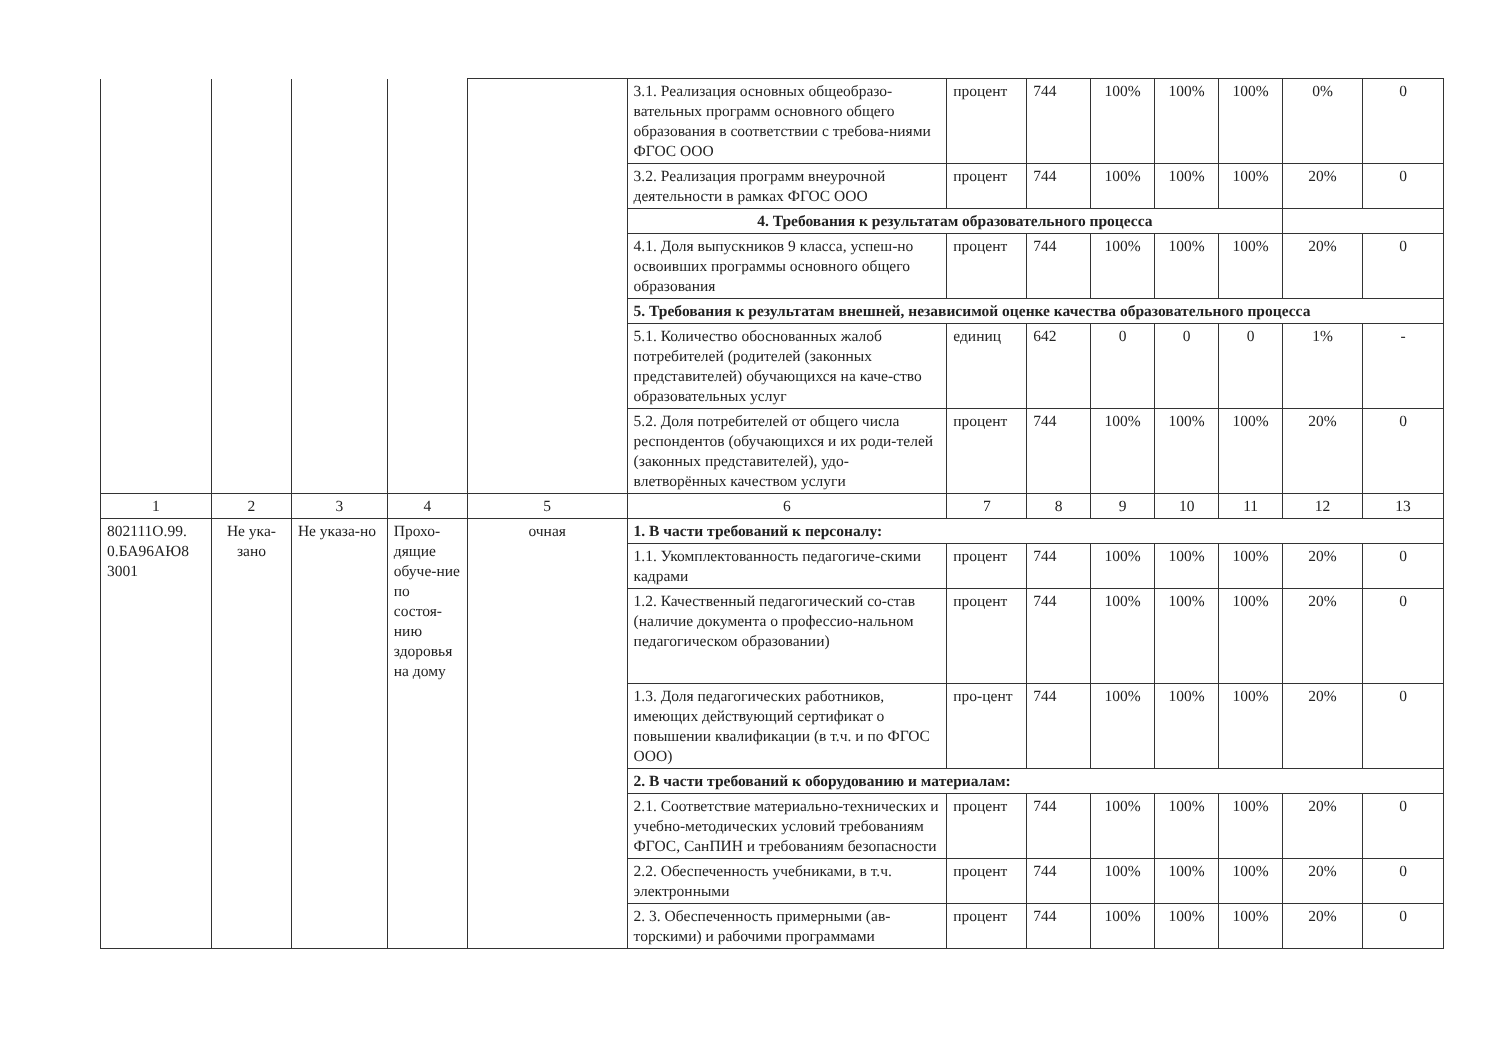| | | | | | 3.1. Реализация основных общеобразо-вательных программ основного общего образования в соответствии с требова-ниями ФГОС ООО | процент | 744 | 100% | 100% | 100% | 0% | 0 |
| | | | | | 3.2. Реализация программ внеурочной деятельности в рамках ФГОС ООО | процент | 744 | 100% | 100% | 100% | 20% | 0 |
| | | | | | 4. Требования к результатам образовательного процесса | | | | | | | |
| | | | | | 4.1. Доля выпускников 9 класса, успеш-но освоивших программы основного общего образования | процент | 744 | 100% | 100% | 100% | 20% | 0 |
| | | | | | 5. Требования к результатам внешней, независимой оценке качества образовательного процесса | | | | | | | |
| | | | | | 5.1. Количество обоснованных жалоб потребителей (родителей (законных представителей) обучающихся на каче-ство образовательных услуг | единиц | 642 | 0 | 0 | 0 | 1% | - |
| | | | | | 5.2. Доля потребителей от общего числа респондентов (обучающихся и их роди-телей (законных представителей), удо-влетворённых качеством услуги | процент | 744 | 100% | 100% | 100% | 20% | 0 |
| 1 | 2 | 3 | 4 | 5 | 6 | 7 | 8 | 9 | 10 | 11 | 12 | 13 |
| 802111О.99. 0.БА96АЮ8 3001 | Не ука-зано | Не указа-но | Прохо-дящие обуче-ние по состоя-нию здоровья на дому | очная | 1. В части требований к персоналу: | | | | | | | |
| | | | | | 1.1. Укомплектованность педагогиче-скими кадрами | процент | 744 | 100% | 100% | 100% | 20% | 0 |
| | | | | | 1.2. Качественный педагогический со-став (наличие документа о профессио-нальном педагогическом образовании) | процент | 744 | 100% | 100% | 100% | 20% | 0 |
| | | | | | 1.3. Доля педагогических работников, имеющих действующий сертификат о повышении квалификации (в т.ч. и по ФГОС ООО) | про-цент | 744 | 100% | 100% | 100% | 20% | 0 |
| | | | | | 2. В части требований к оборудованию и материалам: | | | | | | | |
| | | | | | 2.1. Соответствие материально-технических и учебно-методических условий требованиям ФГОС, СанПИН и требованиям безопасности | процент | 744 | 100% | 100% | 100% | 20% | 0 |
| | | | | | 2.2. Обеспеченность учебниками, в т.ч. электронными | процент | 744 | 100% | 100% | 100% | 20% | 0 |
| | | | | | 2. 3. Обеспеченность примерными (ав-торскими) и рабочими программами | процент | 744 | 100% | 100% | 100% | 20% | 0 |